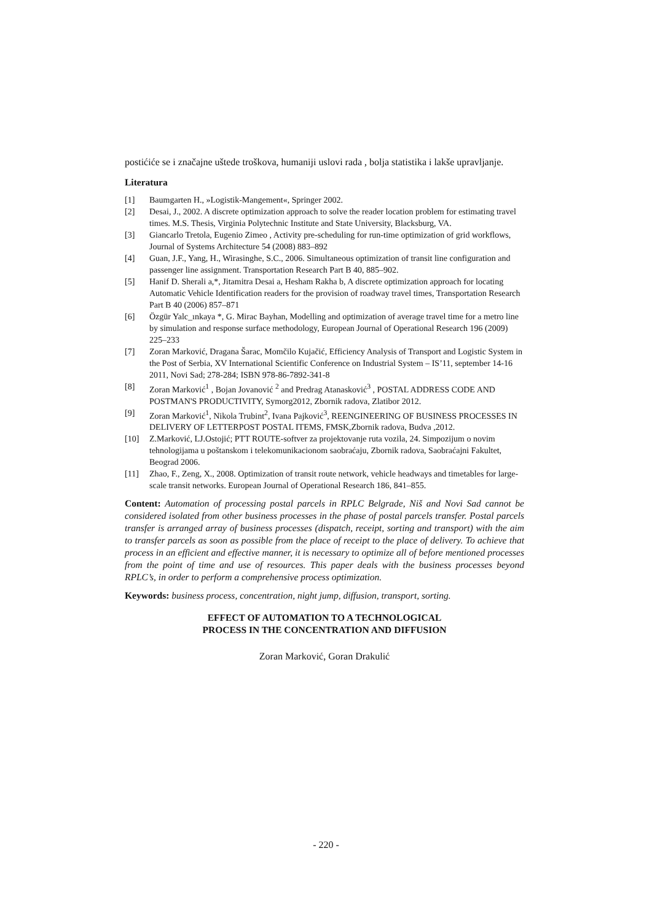postićiće se i značajne uštede troškova, humaniji uslovi rada , bolja statistika i lakše upravljanje.
Literatura
[1] Baumgarten H., »Logistik-Mangement«, Springer 2002.
[2] Desai, J., 2002. A discrete optimization approach to solve the reader location problem for estimating travel times. M.S. Thesis, Virginia Polytechnic Institute and State University, Blacksburg, VA.
[3] Giancarlo Tretola, Eugenio Zimeo , Activity pre-scheduling for run-time optimization of grid workflows, Journal of Systems Architecture 54 (2008) 883–892
[4] Guan, J.F., Yang, H., Wirasinghe, S.C., 2006. Simultaneous optimization of transit line configuration and passenger line assignment. Transportation Research Part B 40, 885–902.
[5] Hanif D. Sherali a,*, Jitamitra Desai a, Hesham Rakha b, A discrete optimization approach for locating Automatic Vehicle Identification readers for the provision of roadway travel times, Transportation Research Part B 40 (2006) 857–871
[6] Özgür Yalc_ınkaya *, G. Mirac Bayhan, Modelling and optimization of average travel time for a metro line by simulation and response surface methodology, European Journal of Operational Research 196 (2009) 225–233
[7] Zoran Marković, Dragana Šarac, Momčilo Kujačić, Efficiency Analysis of Transport and Logistic System in the Post of Serbia, XV International Scientific Conference on Industrial System – IS’11, september 14-16 2011, Novi Sad; 278-284; ISBN 978-86-7892-341-8
[8] Zoran Marković<sup>1</sup> , Bojan Jovanović <sup>2</sup> and Predrag Atanasković<sup>3</sup> , POSTAL ADDRESS CODE AND POSTMAN'S PRODUCTIVITY, Symorg2012, Zbornik radova, Zlatibor 2012.
[9] Zoran Marković<sup>1</sup>, Nikola Trubint<sup>2</sup>, Ivana Pajković<sup>3</sup>, REENGINEERING OF BUSINESS PROCESSES IN DELIVERY OF LETTERPOST POSTAL ITEMS, FMSK,Zbornik radova, Budva ,2012.
[10] Z.Marković, LJ.Ostojić; PTT ROUTE-softver za projektovanje ruta vozila, 24. Simpozijum o novim tehnologijama u poštanskom i telekomunikacionom saobraćaju, Zbornik radova, Saobraćajni Fakultet, Beograd 2006.
[11] Zhao, F., Zeng, X., 2008. Optimization of transit route network, vehicle headways and timetables for large-scale transit networks. European Journal of Operational Research 186, 841–855.
Content: Automation of processing postal parcels in RPLC Belgrade, Niš and Novi Sad cannot be considered isolated from other business processes in the phase of postal parcels transfer. Postal parcels transfer is arranged array of business processes (dispatch, receipt, sorting and transport) with the aim to transfer parcels as soon as possible from the place of receipt to the place of delivery. To achieve that process in an efficient and effective manner, it is necessary to optimize all of before mentioned processes from the point of time and use of resources. This paper deals with the business processes beyond RPLC’s, in order to perform a comprehensive process optimization.
Keywords: business process, concentration, night jump, diffusion, transport, sorting.
EFFECT OF AUTOMATION TO A TECHNOLOGICAL
PROCESS IN THE CONCENTRATION AND DIFFUSION
Zoran Marković, Goran Drakulić
- 220 -